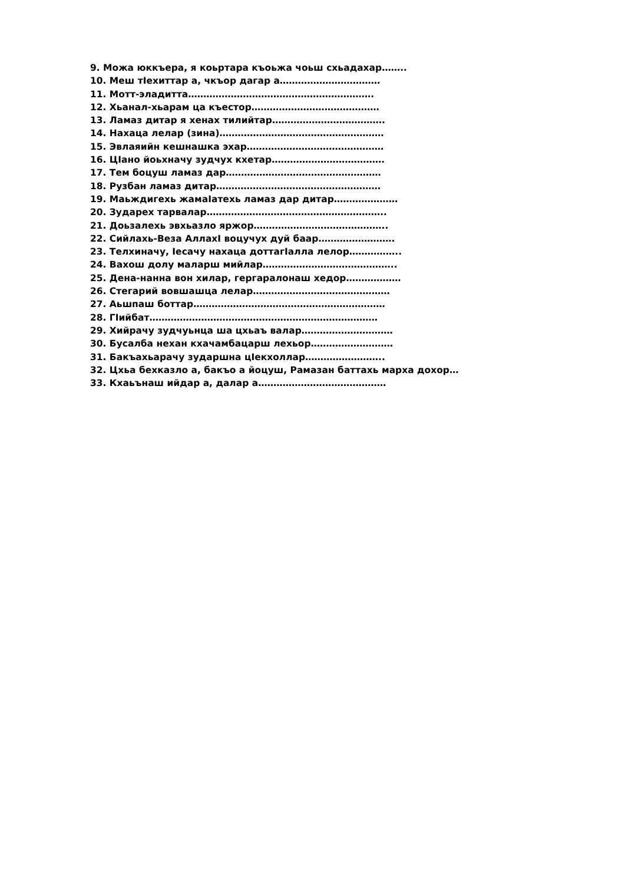9. Можа юккъера, я коьртара къоьжа чоьш схьадахар……..
10. Меш тIехиттар а, чкъор дагар а……………………………
11. Мотт-эладитта…………………………………………………….
12. Хьанал-хьарам ца къестор……………………………………
13. Ламаз дитар я хенах тилийтар……………………………….
14. Нахаца лелар (зина)………………………………………………
15. Эвлаяийн кешнашка эхар………………………………………
16. ЦIано йоьхначу зудчух кхетар……………………………….
17. Тем боцуш ламаз дар……………………………………………
18. Рузбан ламаз дитар………………………………………………
19. Маьждигехь жамаIатехь ламаз дар дитар…………………
20. Зударех тарвалар…………………………………………………..
21. Доьзалехь эвхьазло яржор……………………………………..
22. Сийлахь-Веза АллахI воцучух дуй баар…………………….
23. Телхиначу, Iесачу нахаца доттагIалла лелор……………..
24. Вахош долу маларш мийлар……………………………………..
25. Дена-нанна вон хилар, гергаралонаш хедор………………
26. Стегарий вовшашца лелар………………………………………
27. Аьшпаш боттар………………………………………………………
28. ГIийбат…………………………………………………………………
29. Хийрачу зудчуьнца ша цхьаъ валар…………………………
30. Бусалба нехан кхачамбацарш лехьор………………………
31. Бакъахьарачу зударшна цIекхоллар……………………..
32. Цхьа бехказло а, бакъо а йоцуш, Рамазан баттахь марха дохор…
33. Кхаьънаш ийдар а, далар а……………………………………